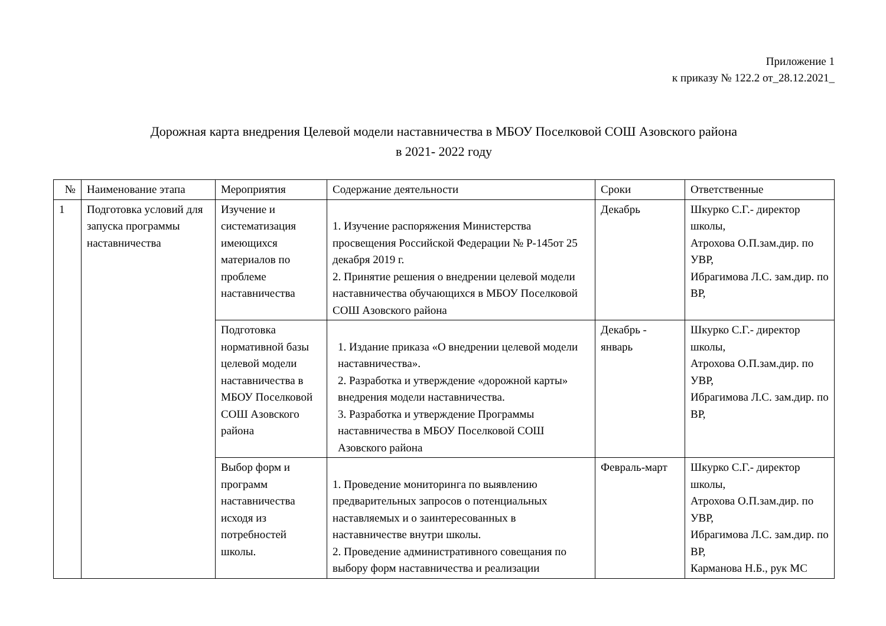Приложение 1
к приказу № 122.2 от_28.12.2021_
Дорожная карта внедрения Целевой модели наставничества в МБОУ Поселковой СОШ Азовского района
в 2021- 2022 году
| № | Наименование этапа | Мероприятия | Содержание деятельности | Сроки | Ответственные |
| 1 | Подготовка условий для запуска программы наставничества | Изучение и систематизация имеющихся материалов по проблеме наставничества | 1. Изучение распоряжения Министерства просвещения Российской Федерации № Р-145от 25 декабря 2019 г. 2. Принятие решения о внедрении целевой модели наставничества обучающихся в МБОУ Поселковой СОШ Азовского района | Декабрь | Шкурко С.Г.- директор школы, Атрохова О.П.зам.дир. по УВР, Ибрагимова Л.С. зам.дир. по ВР, |
| | | Подготовка нормативной базы целевой модели наставничества в МБОУ Поселковой СОШ Азовского района | 1. Издание приказа «О внедрении целевой модели наставничества». 2. Разработка и утверждение «дорожной карты» внедрения модели наставничества. 3. Разработка и утверждение Программы наставничества в МБОУ Поселковой СОШ Азовского района | Декабрь - январь | Шкурко С.Г.- директор школы, Атрохова О.П.зам.дир. по УВР, Ибрагимова Л.С. зам.дир. по ВР, |
| | | Выбор форм и программ наставничества исходя из потребностей школы. | 1. Проведение мониторинга по выявлению предварительных запросов о потенциальных наставляемых и о заинтересованных в наставничестве внутри школы. 2. Проведение административного совещания по выбору форм наставничества и реализации | Февраль-март | Шкурко С.Г.- директор школы, Атрохова О.П.зам.дир. по УВР, Ибрагимова Л.С. зам.дир. по ВР, Карманова Н.Б., рук МС |